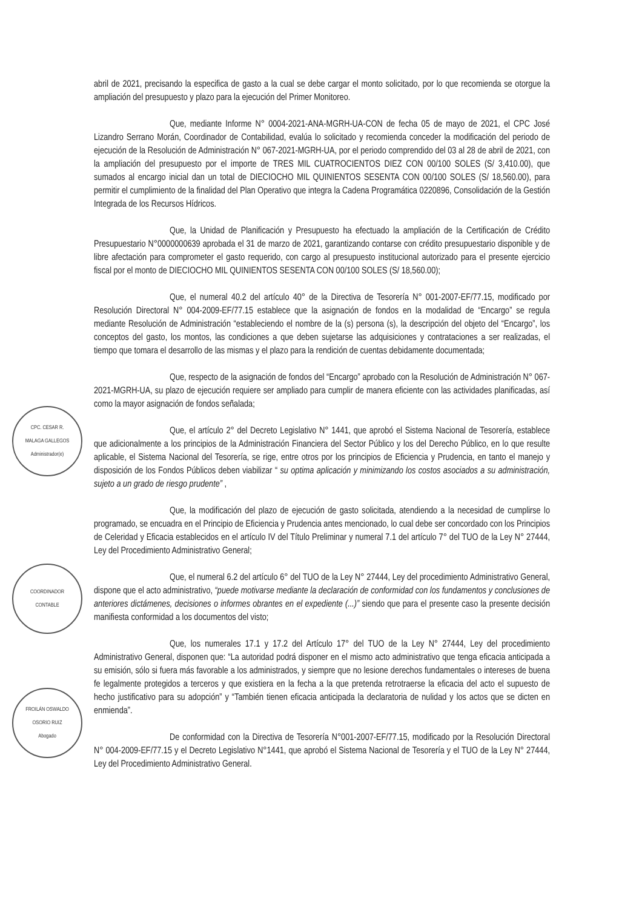abril de 2021, precisando la especifica de gasto a la cual se debe cargar el monto solicitado, por lo que recomienda se otorgue la ampliación del presupuesto y plazo para la ejecución del Primer Monitoreo.
Que, mediante Informe N° 0004-2021-ANA-MGRH-UA-CON de fecha 05 de mayo de 2021, el CPC José Lizandro Serrano Morán, Coordinador de Contabilidad, evalúa lo solicitado y recomienda conceder la modificación del periodo de ejecución de la Resolución de Administración N° 067-2021-MGRH-UA, por el periodo comprendido del 03 al 28 de abril de 2021, con la ampliación del presupuesto por el importe de TRES MIL CUATROCIENTOS DIEZ CON 00/100 SOLES (S/ 3,410.00), que sumados al encargo inicial dan un total de DIECIOCHO MIL QUINIENTOS SESENTA CON 00/100 SOLES (S/ 18,560.00), para permitir el cumplimiento de la finalidad del Plan Operativo que integra la Cadena Programática 0220896, Consolidación de la Gestión Integrada de los Recursos Hídricos.
Que, la Unidad de Planificación y Presupuesto ha efectuado la ampliación de la Certificación de Crédito Presupuestario N°0000000639 aprobada el 31 de marzo de 2021, garantizando contarse con crédito presupuestario disponible y de libre afectación para comprometer el gasto requerido, con cargo al presupuesto institucional autorizado para el presente ejercicio fiscal por el monto de DIECIOCHO MIL QUINIENTOS SESENTA CON 00/100 SOLES (S/ 18,560.00);
Que, el numeral 40.2 del artículo 40° de la Directiva de Tesorería N° 001-2007-EF/77.15, modificado por Resolución Directoral N° 004-2009-EF/77.15 establece que la asignación de fondos en la modalidad de “Encargo” se regula mediante Resolución de Administración “estableciendo el nombre de la (s) persona (s), la descripción del objeto del “Encargo”, los conceptos del gasto, los montos, las condiciones a que deben sujetarse las adquisiciones y contrataciones a ser realizadas, el tiempo que tomara el desarrollo de las mismas y el plazo para la rendición de cuentas debidamente documentada;
Que, respecto de la asignación de fondos del “Encargo” aprobado con la Resolución de Administración N° 067-2021-MGRH-UA, su plazo de ejecución requiere ser ampliado para cumplir de manera eficiente con las actividades planificadas, así como la mayor asignación de fondos señalada;
Que, el artículo 2° del Decreto Legislativo N° 1441, que aprobó el Sistema Nacional de Tesorería, establece que adicionalmente a los principios de la Administración Financiera del Sector Público y los del Derecho Público, en lo que resulte aplicable, el Sistema Nacional del Tesorería, se rige, entre otros por los principios de Eficiencia y Prudencia, en tanto el manejo y disposición de los Fondos Públicos deben viabilizar “ su optima aplicación y minimizando los costos asociados a su administración, sujeto a un grado de riesgo prudente” ,
Que, la modificación del plazo de ejecución de gasto solicitada, atendiendo a la necesidad de cumplirse lo programado, se encuadra en el Principio de Eficiencia y Prudencia antes mencionado, lo cual debe ser concordado con los Principios de Celeridad y Eficacia establecidos en el artículo IV del Título Preliminar y numeral 7.1 del artículo 7° del TUO de la Ley N° 27444, Ley del Procedimiento Administrativo General;
Que, el numeral 6.2 del artículo 6° del TUO de la Ley N° 27444, Ley del procedimiento Administrativo General, dispone que el acto administrativo, “puede motivarse mediante la declaración de conformidad con los fundamentos y conclusiones de anteriores dictámenes, decisiones o informes obrantes en el expediente (...)” siendo que para el presente caso la presente decisión manifiesta conformidad a los documentos del visto;
Que, los numerales 17.1 y 17.2 del Artículo 17° del TUO de la Ley N° 27444, Ley del procedimiento Administrativo General, disponen que: “La autoridad podrá disponer en el mismo acto administrativo que tenga eficacia anticipada a su emisión, sólo si fuera más favorable a los administrados, y siempre que no lesione derechos fundamentales o intereses de buena fe legalmente protegidos a terceros y que existiera en la fecha a la que pretenda retrotraerse la eficacia del acto el supuesto de hecho justificativo para su adopción” y “También tienen eficacia anticipada la declaratoria de nulidad y los actos que se dicten en enmienda”.
De conformidad con la Directiva de Tesorería N°001-2007-EF/77.15, modificado por la Resolución Directoral N° 004-2009-EF/77.15 y el Decreto Legislativo N°1441, que aprobó el Sistema Nacional de Tesorería y el TUO de la Ley N° 27444, Ley del Procedimiento Administrativo General.
CPC. CESAR R.
MALAGA GALLEGOS
Administrador(e)
COORDINADOR
CONTABLE
FROILÁN OSWALDO
OSORIO RUIZ
Abogado